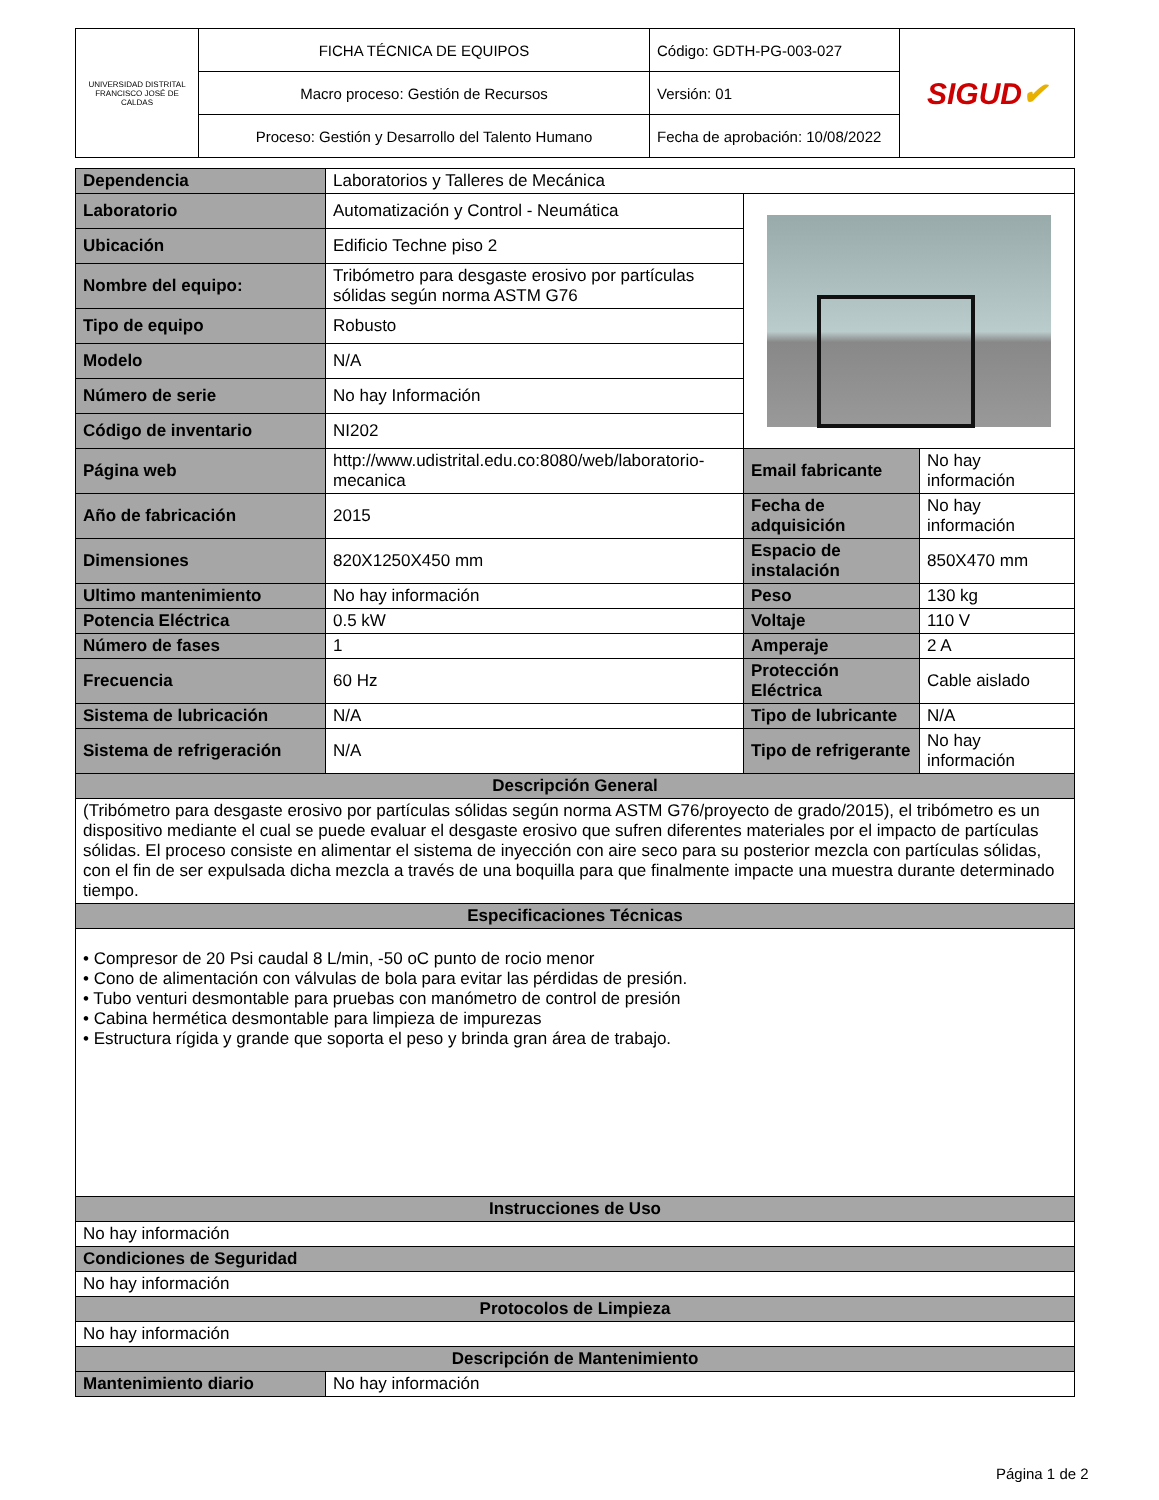| UNIVERSIDAD DISTRITAL FRANCISCO JOSÉ DE CALDAS | FICHA TÉCNICA DE EQUIPOS | Código: GDTH-PG-003-027 | SIGUD ✔ |
| | Macro proceso: Gestión de Recursos | Versión: 01 | |
| | Proceso: Gestión y Desarrollo del Talento Humano | Fecha de aprobación: 10/08/2022 | |
| Dependencia | Laboratorios y Talleres de Mecánica | | |
| Laboratorio | Automatización y Control - Neumática | | |
| Ubicación | Edificio Techne piso 2 | | |
| Nombre del equipo: | Tribómetro para desgaste erosivo por partículas sólidas según norma ASTM G76 | | |
| Tipo de equipo | Robusto | | |
| Modelo | N/A | | |
| Número de serie | No hay Información | | |
| Código de inventario | NI202 | | |
| Página web | http://www.udistrital.edu.co:8080/web/laboratorio-mecanica | Email fabricante | No hay información |
| Año de fabricación | 2015 | Fecha de adquisición | No hay información |
| Dimensiones | 820X1250X450 mm | Espacio de instalación | 850X470 mm |
| Ultimo mantenimiento | No hay información | Peso | 130 kg |
| Potencia Eléctrica | 0.5 kW | Voltaje | 110 V |
| Número de fases | 1 | Amperaje | 2 A |
| Frecuencia | 60 Hz | Protección Eléctrica | Cable aislado |
| Sistema de lubricación | N/A | Tipo de lubricante | N/A |
| Sistema de refrigeración | N/A | Tipo de refrigerante | No hay información |
| Descripción General | | | |
| (Tribómetro para desgaste erosivo por partículas sólidas según norma ASTM G76/proyecto de grado/2015), el tribómetro es un dispositivo mediante el cual se puede evaluar el desgaste erosivo que sufren diferentes materiales por el impacto de partículas sólidas. El proceso consiste en alimentar el sistema de inyección con aire seco para su posterior mezcla con partículas sólidas, con el fin de ser expulsada dicha mezcla a través de una boquilla para que finalmente impacte una muestra durante determinado tiempo. | | | |
| Especificaciones Técnicas | | | |
| • Compresor de 20 Psi caudal 8 L/min, -50 oC punto de rocio menor • Cono de alimentación con válvulas de bola para evitar las pérdidas de presión. • Tubo venturi desmontable para pruebas con manómetro de control de presión • Cabina hermética desmontable para limpieza de impurezas • Estructura rígida y grande que soporta el peso y brinda gran área de trabajo. | | | |
| Instrucciones de Uso | | | |
| No hay información | | | |
| Condiciones de Seguridad | | | |
| No hay información | | | |
| Protocolos de Limpieza | | | |
| No hay información | | | |
| Descripción de Mantenimiento | | | |
| Mantenimiento diario | No hay información | | |
Página 1 de 2